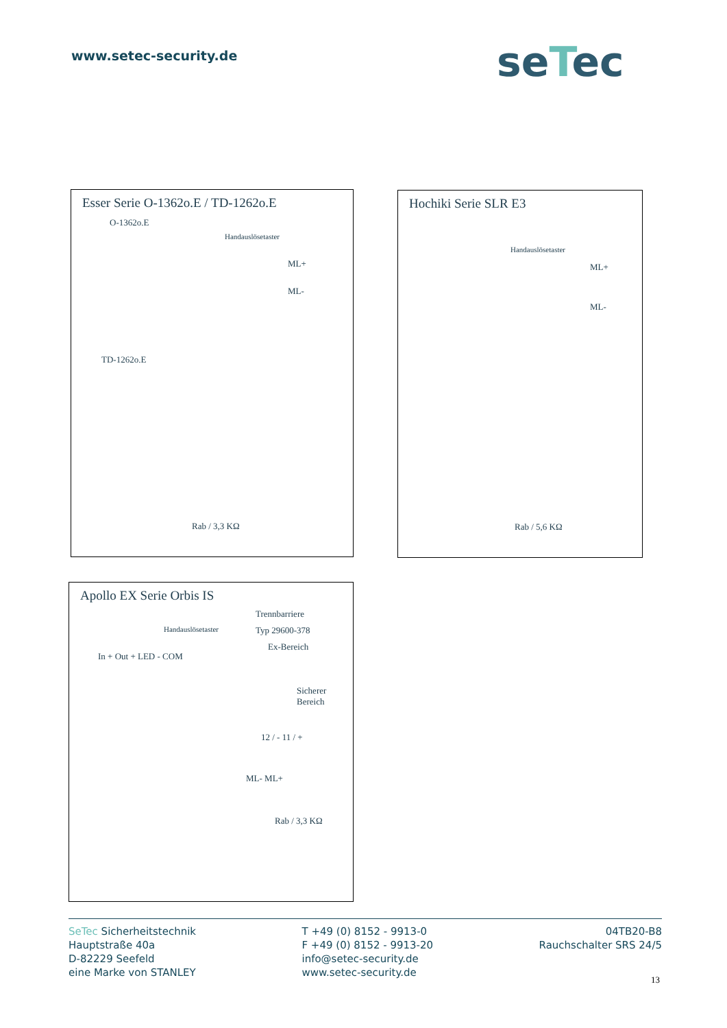www.setec-security.de seTec
Esser Serie O-1362o.E / TD-1262o.E
O-1362o.E
Handauslösetaster
ML+
ML-
TD-1262o.E
Rab / 3,3 KΩ
Hochiki Serie SLR E3
Handauslösetaster
ML+
ML-
Rab / 5,6 KΩ
Apollo EX Serie Orbis IS
Trennbarriere
Typ 29600-378
Handauslösetaster
Ex-Bereich
In + Out + LED - COM
Sicherer Bereich
12 / - 11 / +
ML- ML+
Rab / 3,3 KΩ
SeTec Sicherheitstechnik
Hauptstraße 40a
D-82229 Seefeld
eine Marke von STANLEY
T +49 (0) 8152 - 9913-0
F +49 (0) 8152 - 9913-20
info@setec-security.de
www.setec-security.de
04TB20-B8
Rauchschalter SRS 24/5
13